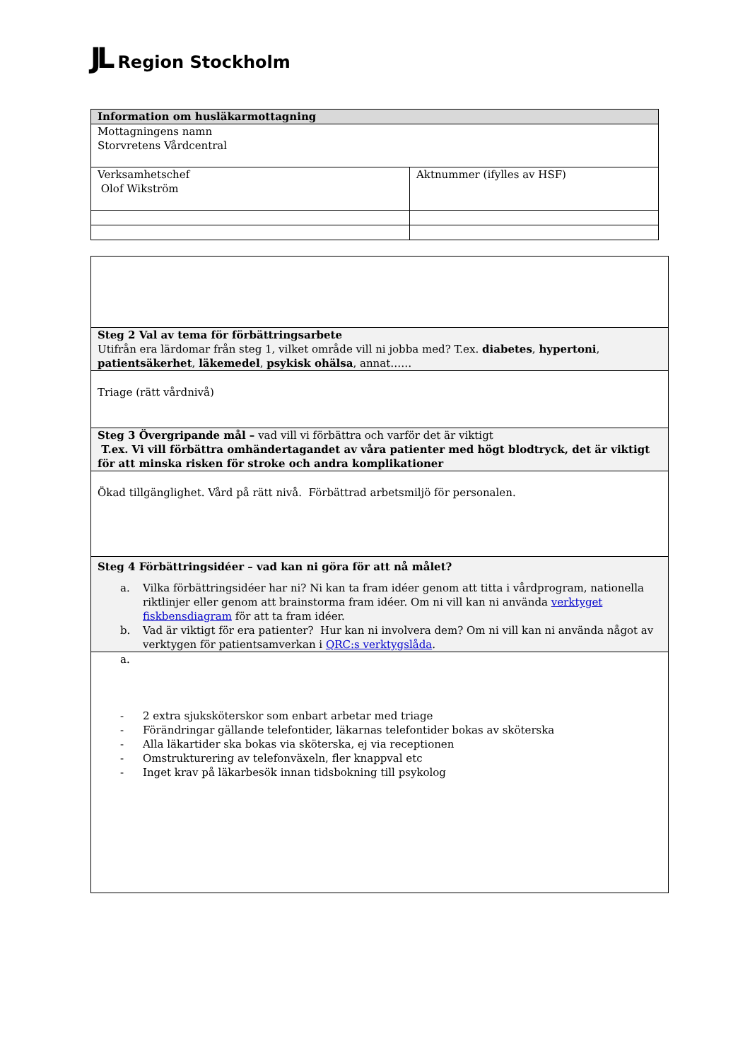JL Region Stockholm
| Information om husläkarmottagning | |
| --- | --- |
| Mottagningens namn Storvretens Vårdcentral | |
| Verksamhetschef Olof Wikström | Aktnummer (ifylles av HSF) |
| Steg 2 Val av tema för förbättringsarbete Utifrån era lärdomar från steg 1, vilket område vill ni jobba med? T.ex. diabetes , hypertoni , patientsäkerhet , läkemedel , psykisk ohälsa , annat…… |
| Triage (rätt vårdnivå) |
| Steg 3 Övergripande mål – vad vill vi förbättra och varför det är viktigt T.ex. Vi vill förbättra omhändertagandet av våra patienter med högt blodtryck, det är viktigt för att minska risken för stroke och andra komplikationer |
| Ökad tillgänglighet. Vård på rätt nivå. Förbättrad arbetsmiljö för personalen. |
| Steg 4 Förbättringsidéer – vad kan ni göra för att nå målet? a. Vilka förbättringsidéer har ni? Ni kan ta fram idéer genom att titta i vårdprogram, nationella riktlinjer eller genom att brainstorma fram idéer. Om ni vill kan ni använda verktyget fiskbensdiagram för att ta fram idéer. b. Vad är viktigt för era patienter? Hur kan ni involvera dem? Om ni vill kan ni använda något av verktygen för patientsamverkan i QRC:s verktygslåda . |
| a. - 2 extra sjuksköterskor som enbart arbetar med triage - Förändringar gällande telefontider, läkarnas telefontider bokas av sköterska - Alla läkartider ska bokas via sköterska, ej via receptionen - Omstrukturering av telefonväxeln, fler knappval etc - Inget krav på läkarbesök innan tidsbokning till psykolog |